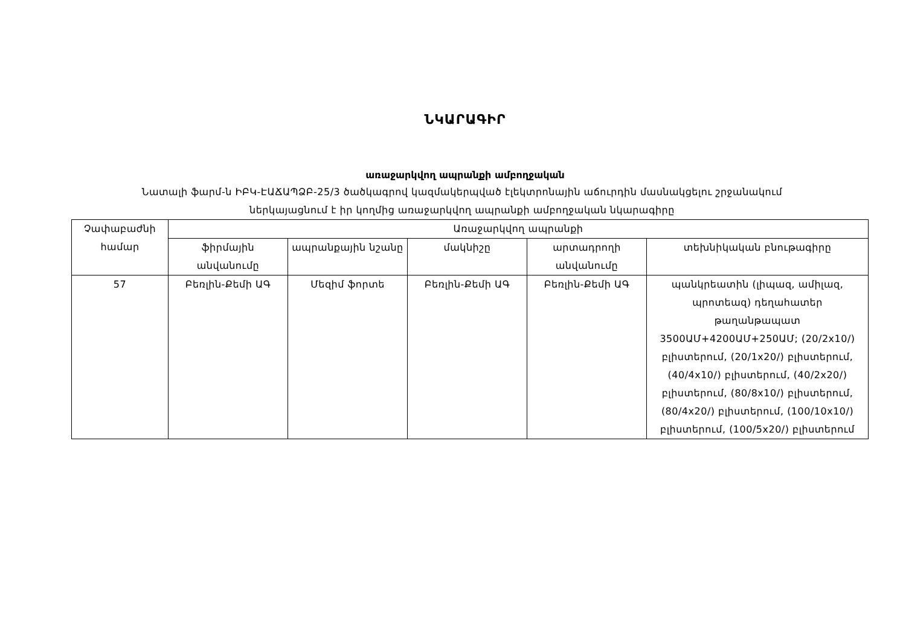ՆԿԱՐԱԳԻՐ
առաջարկվող ապրանքի ամբողջական
Նատալի ֆարմ-ն ԻԲԿ-ԷԱՃԱՊՁԲ-25/3 ծածկագրով կազմակերպված էլեկտրոնային աճուրդին մասնակցելու շրջանակում
ներկայացնում է իր կողմից առաջարկվող ապրանքի ամբողջական նկարագիրը
| Չափաբաժնի համար | Առաջարկվող ապրանքի | | | | |
| --- | --- | --- | --- | --- | --- |
| | ֆիրմային անվանումը | ապրանքային նշանը | մակնիշը | արտադրողի անվանումը | տեխնիկական բնութագիրը |
| 57 | Բեռլին-Քեմի ԱԳ | Մեզիմ ֆորտե | Բեռլին-Քեմի ԱԳ | Բեռլին-Քեմի ԱԳ | պանկրեատին (լիպազ, ամիլազ, պրոտեազ) դեղահատեր թաղանթապատ 3500ԱՄ+4200ԱՄ+250ԱՄ; (20/2x10/) բլիստերում, (20/1x20/) բլիստերում, (40/4x10/) բլիստերում, (40/2x20/) բլիստերում, (80/8x10/) բլիստերում, (80/4x20/) բլիստերում, (100/10x10/) բլիստերում, (100/5x20/) բլիստերում |